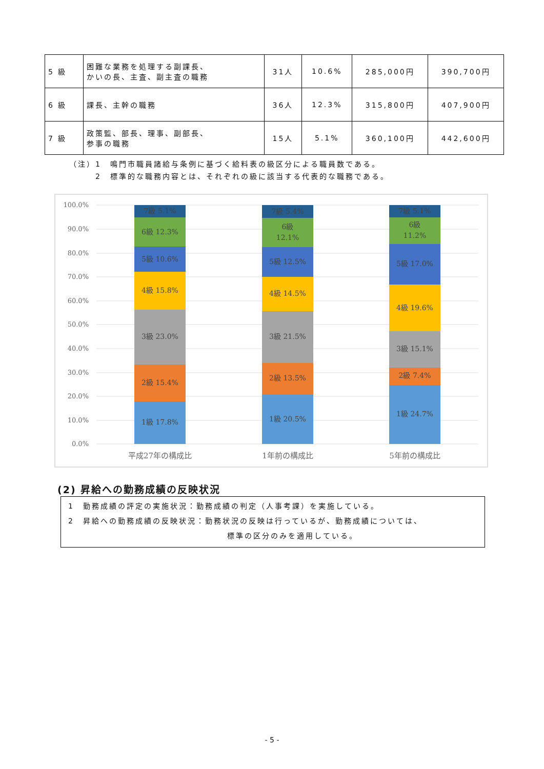| 5 級 | 困難な業務を処理する副課長、 かいの長、主査、副主査の職務 | 31人 | 10.6% | 285,000円 | 390,700円 |
| 6 級 | 課長、主幹の職務 | 36人 | 12.3% | 315,800円 | 407,900円 |
| 7 級 | 政策監、部長、理事、副部長、 参事の職務 | 15人 | 5.1% | 360,100円 | 442,600円 |
（注）1　鳴門市職員諸給与条例に基づく給料表の級区分による職員数である。
　　　2　標準的な職務内容とは、それぞれの級に該当する代表的な職務である。
100.0%
90.0%
80.0%
70.0%
60.0%
50.0%
40.0%
30.0%
20.0%
10.0%
0.0%
1級 17.8%
2級 15.4%
3級 23.0%
4級 15.8%
5級 10.6%
6級 12.3%
7級 5.1%
1級 20.5%
2級 13.5%
3級 21.5%
4級 14.5%
5級 12.5%
6級
12.1%
7級 5.4%
1級 24.7%
2級 7.4%
3級 15.1%
4級 19.6%
5級 17.0%
6級
11.2%
7級 5.1%
平成27年の構成比
1年前の構成比
5年前の構成比
(2) 昇給への勤務成績の反映状況
1　勤務成績の評定の実施状況：勤務成績の判定（人事考課）を実施している。
2　昇給への勤務成績の反映状況：勤務状況の反映は行っているが、勤務成績については、
標準の区分のみを適用している。
- 5 -